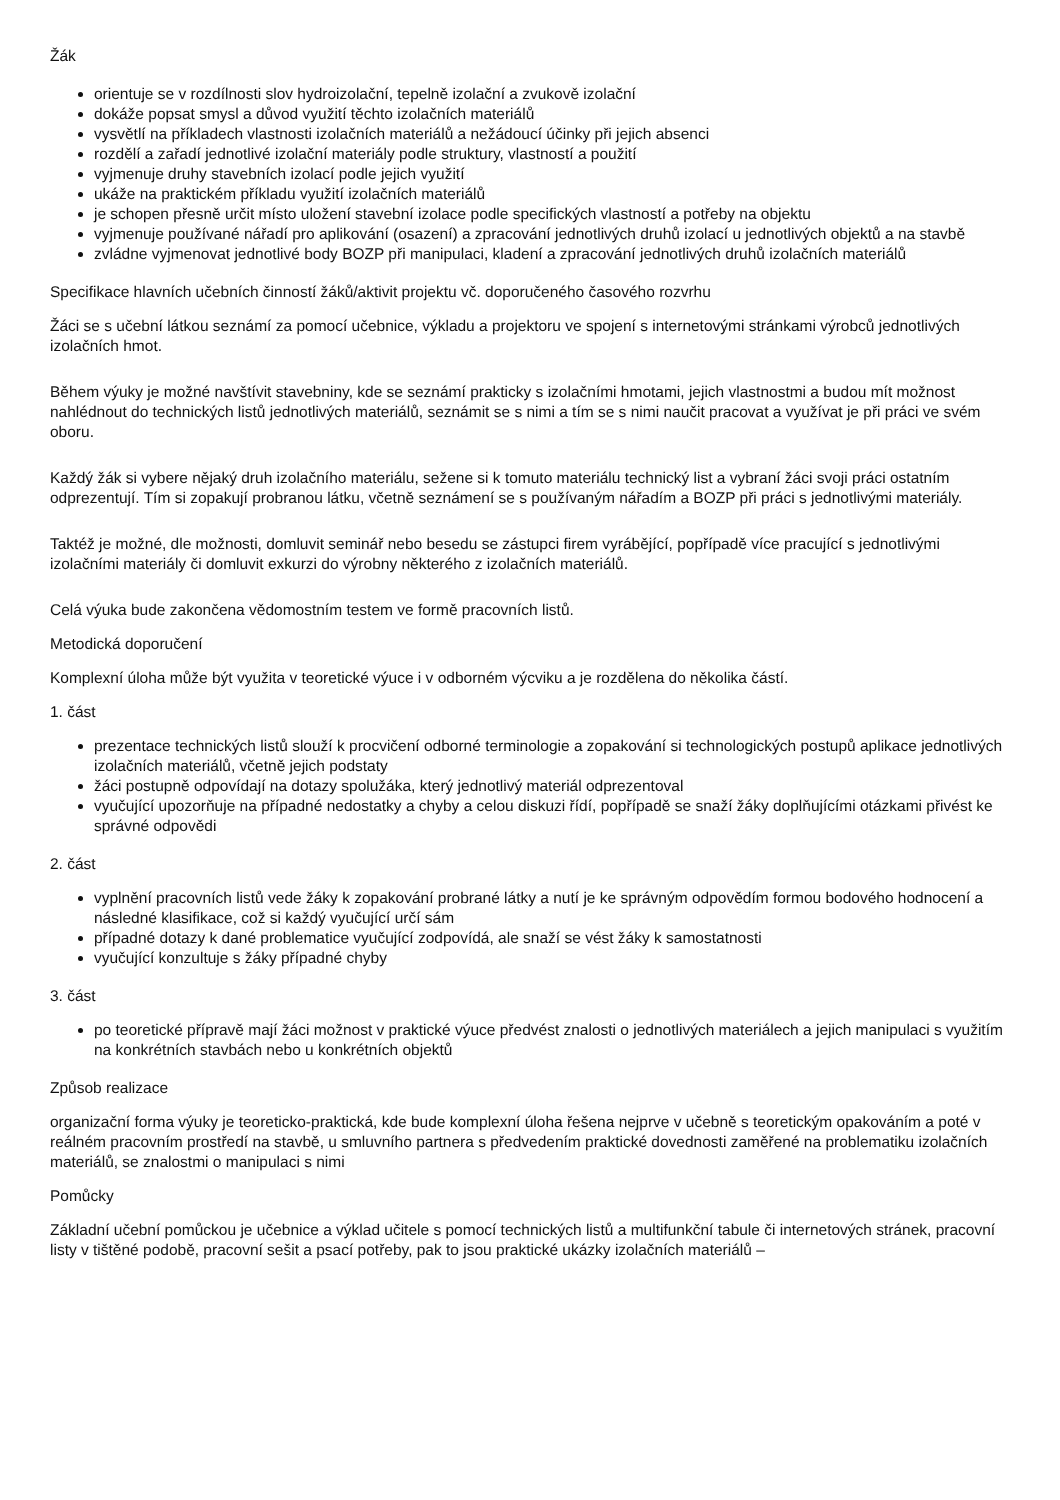Žák
orientuje se v rozdílnosti slov hydroizolační, tepelně izolační a zvukově izolační
dokáže popsat smysl a důvod využití těchto izolačních materiálů
vysvětlí na příkladech vlastnosti izolačních materiálů a nežádoucí účinky při jejich absenci
rozdělí a zařadí jednotlivé izolační materiály podle struktury, vlastností a použití
vyjmenuje druhy stavebních izolací podle jejich využití
ukáže na praktickém příkladu využití izolačních materiálů
je schopen přesně určit místo uložení stavební izolace podle specifických vlastností a potřeby na objektu
vyjmenuje používané nářadí pro aplikování (osazení) a zpracování jednotlivých druhů izolací u jednotlivých objektů a na stavbě
zvládne vyjmenovat jednotlivé body BOZP při manipulaci, kladení a zpracování jednotlivých druhů izolačních materiálů
Specifikace hlavních učebních činností žáků/aktivit projektu vč. doporučeného časového rozvrhu
Žáci se s učební látkou seznámí za pomocí učebnice, výkladu a projektoru ve spojení s internetovými stránkami výrobců jednotlivých izolačních hmot.
Během výuky je možné navštívit stavebniny, kde se seznámí prakticky s izolačními hmotami, jejich vlastnostmi a budou mít možnost nahlédnout do technických listů jednotlivých materiálů, seznámit se s nimi a tím se s nimi naučit pracovat a využívat je při práci ve svém oboru.
Každý žák si vybere nějaký druh izolačního materiálu, sežene si k tomuto materiálu technický list a vybraní žáci svoji práci ostatním odprezentují. Tím si zopakují probranou látku, včetně seznámení se s používaným nářadím a BOZP při práci s jednotlivými materiály.
Taktéž je možné, dle možnosti, domluvit seminář nebo besedu se zástupci firem vyrábějící, popřípadě více pracující s jednotlivými izolačními materiály či domluvit exkurzi do výrobny některého z izolačních materiálů.
Celá výuka bude zakončena vědomostním testem ve formě pracovních listů.
Metodická doporučení
Komplexní úloha může být využita v teoretické výuce i v odborném výcviku a je rozdělena do několika částí.
1. část
prezentace technických listů slouží k procvičení odborné terminologie a zopakování si technologických postupů aplikace jednotlivých izolačních materiálů, včetně jejich podstaty
žáci postupně odpovídají na dotazy spolužáka, který jednotlivý materiál odprezentoval
vyučující upozorňuje na případné nedostatky a chyby a celou diskuzi řídí, popřípadě se snaží žáky doplňujícími otázkami přivést ke správné odpovědi
2. část
vyplnění pracovních listů vede žáky k zopakování probrané látky a nutí je ke správným odpovědím formou bodového hodnocení a následné klasifikace, což si každý vyučující určí sám
případné dotazy k dané problematice vyučující zodpovídá, ale snaží se vést žáky k samostatnosti
vyučující konzultuje s žáky případné chyby
3. část
po teoretické přípravě mají žáci možnost v praktické výuce předvést znalosti o jednotlivých materiálech a jejich manipulaci s využitím na konkrétních stavbách nebo u konkrétních objektů
Způsob realizace
organizační forma výuky je teoreticko-praktická, kde bude komplexní úloha řešena nejprve v učebně s teoretickým opakováním a poté v reálném pracovním prostředí na stavbě, u smluvního partnera s předvedením praktické dovednosti zaměřené na problematiku izolačních materiálů, se znalostmi o manipulaci s nimi
Pomůcky
Základní učební pomůckou je učebnice a výklad učitele s pomocí technických listů a multifunkční tabule či internetových stránek, pracovní listy v tištěné podobě, pracovní sešit a psací potřeby, pak to jsou praktické ukázky izolačních materiálů –